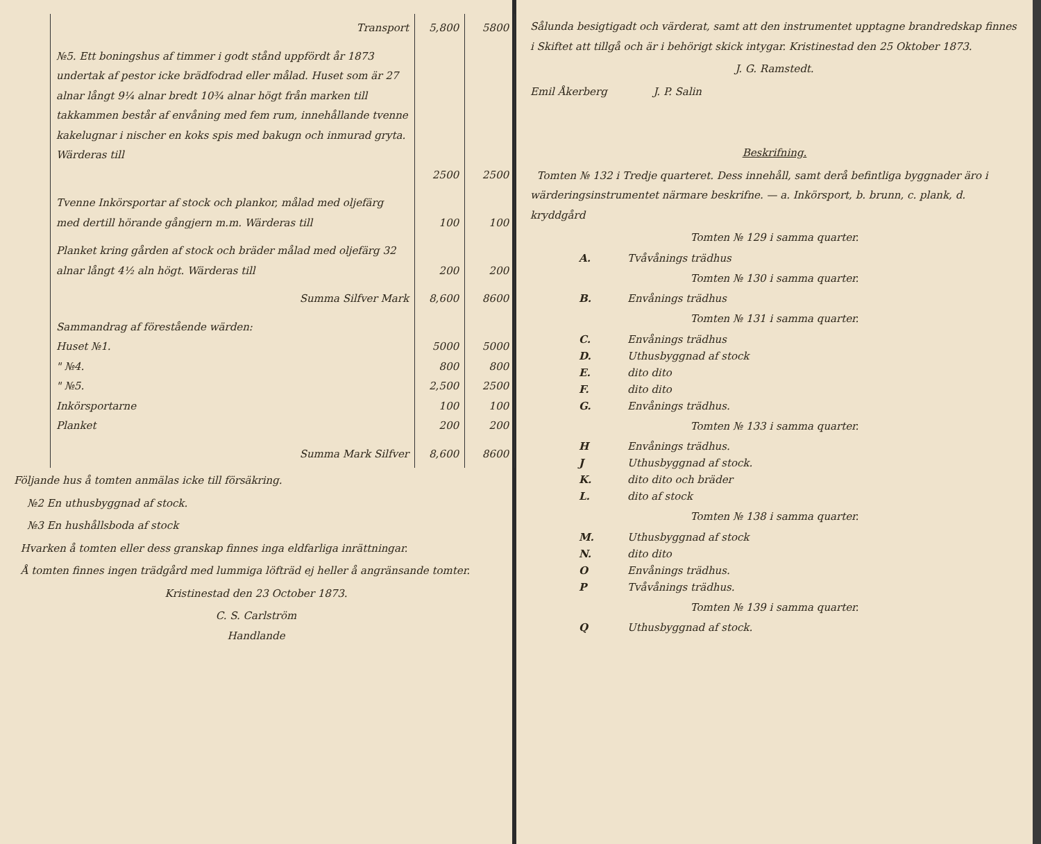| Transport | 5,800 | 5800 |
| №5. Ett boningshus af timmer i godt stånd uppfördt år 1873 undertak af pestor icke brädfodrad eller målad. Huset som är 27 alnar långt 9¼ alnar bredt 10¾ alnar högt från marken till takkammen består af envåning med fem rum, innehållande tvenne kakelugnar i nischer en koks spis med bakugn och inmurad gryta. Wärderas till | 2500 | 2500 |
| Tvenne Inkörsportar af stock och plankor, målad med oljefärg med dertill hörande gångjern m.m. Wärderas till | 100 | 100 |
| Planket kring gården af stock och bräder målad med oljefärg 32 alnar långt 4½ aln högt. Wärderas till | 200 | 200 |
| Summa Silfver Mark | 8,600 | 8600 |
| Sammandrag af förestående wärden: Huset №1. " №4. " №5. Inkörsportarne Planket | 5000 800 2,500 100 200 | 5000 800 2500 100 200 |
| Summa Mark Silfver | 8,600 | 8600 |
Följande hus å tomten anmälas icke till försäkring.
№2 En uthusbyggnad af stock.
№3 En hushållsboda af stock
Hvarken å tomten eller dess granskap finnes inga eldfarliga inrättningar.
Å tomten finnes ingen trädgård med lummiga löfträd ej heller å angränsande tomter.
Kristinestad den 23 October 1873.
C. S. Carlström
Handlande
Sålunda besigtigadt och värderat, samt att den instrumentet upptagne brandredskap finnes i Skiftet att tillgå och är i behörigt skick intygar. Kristinestad den 25 Oktober 1873.
J. G. Ramstedt.
Emil Åkerberg J. P. Salin
Beskrifning.
Tomten № 132 i Tredje quarteret. Dess innehåll, samt derå befintliga byggnader äro i wärderingsinstrumentet närmare beskrifne. — a. Inkörsport, b. brunn, c. plank, d. kryddgård
Tomten № 129 i samma quarter.
A. Tvåvånings trädhus
Tomten № 130 i samma quarter.
B. Envånings trädhus
Tomten № 131 i samma quarter.
C. Envånings trädhus
D. Uthusbyggnad af stock
E. dito dito
F. dito dito
G. Envånings trädhus.
Tomten № 133 i samma quarter.
H Envånings trädhus.
J Uthusbyggnad af stock.
K. dito dito och bräder
L. dito af stock
Tomten № 138 i samma quarter.
M. Uthusbyggnad af stock
N. dito dito
O Envånings trädhus.
P Tvåvånings trädhus.
Tomten № 139 i samma quarter.
Q Uthusbyggnad af stock.